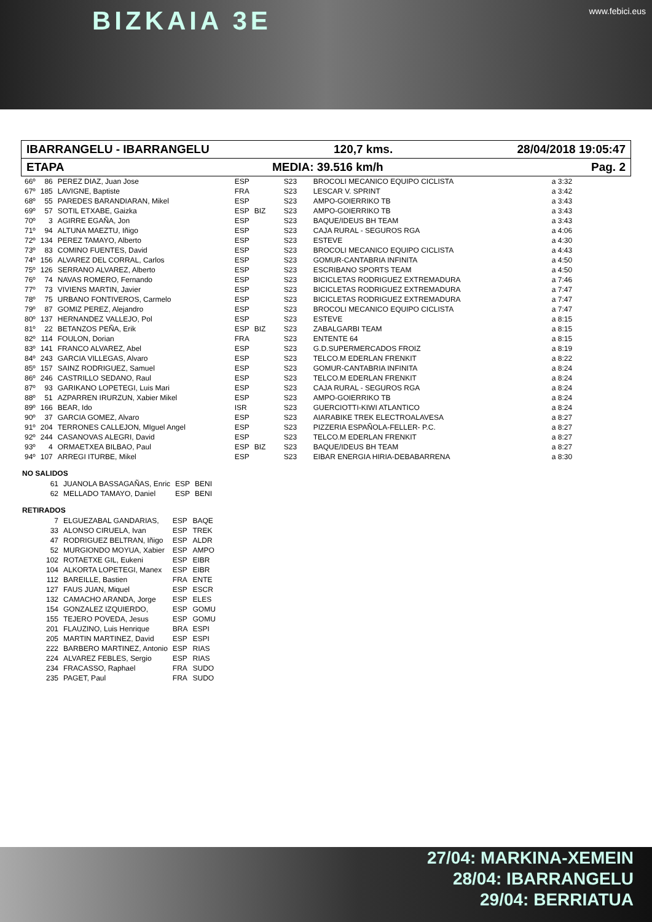BIZKAIA 3E www.febici.eus
IBARRANGELU - IBARRANGELU 120,7 kms. 28/04/2018 19:05:47
ETAPA MEDIA: 39.516 km/h Pag. 2
| 66º | 86 | PEREZ DIAZ, Juan Jose | ESP | | S23 | BROCOLI MECANICO EQUIPO CICLISTA | a 3:32 |
| 67º | 185 | LAVIGNE, Baptiste | FRA | | S23 | LESCAR V. SPRINT | a 3:42 |
| 68º | 55 | PAREDES BARANDIARAN, Mikel | ESP | | S23 | AMPO-GOIERRIKO TB | a 3:43 |
| 69º | 57 | SOTIL ETXABE, Gaizka | ESP | BIZ | S23 | AMPO-GOIERRIKO TB | a 3:43 |
| 70º | 3 | AGIRRE EGAÑA, Jon | ESP | | S23 | BAQUE/IDEUS BH TEAM | a 3:43 |
| 71º | 94 | ALTUNA MAEZTU, Iñigo | ESP | | S23 | CAJA RURAL - SEGUROS RGA | a 4:06 |
| 72º | 134 | PEREZ TAMAYO, Alberto | ESP | | S23 | ESTEVE | a 4:30 |
| 73º | 83 | COMINO FUENTES, David | ESP | | S23 | BROCOLI MECANICO EQUIPO CICLISTA | a 4:43 |
| 74º | 156 | ALVAREZ DEL CORRAL, Carlos | ESP | | S23 | GOMUR-CANTABRIA INFINITA | a 4:50 |
| 75º | 126 | SERRANO ALVAREZ, Alberto | ESP | | S23 | ESCRIBANO SPORTS TEAM | a 4:50 |
| 76º | 74 | NAVAS ROMERO, Fernando | ESP | | S23 | BICICLETAS RODRIGUEZ EXTREMADURA | a 7:46 |
| 77º | 73 | VIVIENS MARTIN, Javier | ESP | | S23 | BICICLETAS RODRIGUEZ EXTREMADURA | a 7:47 |
| 78º | 75 | URBANO FONTIVEROS, Carmelo | ESP | | S23 | BICICLETAS RODRIGUEZ EXTREMADURA | a 7:47 |
| 79º | 87 | GOMIZ PEREZ, Alejandro | ESP | | S23 | BROCOLI MECANICO EQUIPO CICLISTA | a 7:47 |
| 80º | 137 | HERNANDEZ VALLEJO, Pol | ESP | | S23 | ESTEVE | a 8:15 |
| 81º | 22 | BETANZOS PEÑA, Erik | ESP | BIZ | S23 | ZABALGARBI TEAM | a 8:15 |
| 82º | 114 | FOULON, Dorian | FRA | | S23 | ENTENTE 64 | a 8:15 |
| 83º | 141 | FRANCO ALVAREZ, Abel | ESP | | S23 | G.D.SUPERMERCADOS FROIZ | a 8:19 |
| 84º | 243 | GARCIA VILLEGAS, Alvaro | ESP | | S23 | TELCO.M EDERLAN FRENKIT | a 8:22 |
| 85º | 157 | SAINZ RODRIGUEZ, Samuel | ESP | | S23 | GOMUR-CANTABRIA INFINITA | a 8:24 |
| 86º | 246 | CASTRILLO SEDANO, Raul | ESP | | S23 | TELCO.M EDERLAN FRENKIT | a 8:24 |
| 87º | 93 | GARIKANO LOPETEGI, Luis Mari | ESP | | S23 | CAJA RURAL - SEGUROS RGA | a 8:24 |
| 88º | 51 | AZPARREN IRURZUN, Xabier Mikel | ESP | | S23 | AMPO-GOIERRIKO TB | a 8:24 |
| 89º | 166 | BEAR, Ido | ISR | | S23 | GUERCIOTTI-KIWI ATLANTICO | a 8:24 |
| 90º | 37 | GARCIA GOMEZ, Alvaro | ESP | | S23 | AIARABIKE TREK ELECTROALAVESA | a 8:27 |
| 91º | 204 | TERRONES CALLEJON, MIguel Angel | ESP | | S23 | PIZZERIA ESPAÑOLA-FELLER- P.C. | a 8:27 |
| 92º | 244 | CASANOVAS ALEGRI, David | ESP | | S23 | TELCO.M EDERLAN FRENKIT | a 8:27 |
| 93º | 4 | ORMAETXEA BILBAO, Paul | ESP | BIZ | S23 | BAQUE/IDEUS BH TEAM | a 8:27 |
| 94º | 107 | ARREGI ITURBE, Mikel | ESP | | S23 | EIBAR ENERGIA HIRIA-DEBABARRENA | a 8:30 |
NO SALIDOS
| 61 | JUANOLA BASSAGAÑAS, Enric | ESP | BENI |
| 62 | MELLADO TAMAYO, Daniel | ESP | BENI |
RETIRADOS
| 7 | ELGUEZABAL GANDARIAS, | ESP | BAQE |
| 33 | ALONSO CIRUELA, Ivan | ESP | TREK |
| 47 | RODRIGUEZ BELTRAN, Iñigo | ESP | ALDR |
| 52 | MURGIONDO MOYUA, Xabier | ESP | AMPO |
| 102 | ROTAETXE GIL, Eukeni | ESP | EIBR |
| 104 | ALKORTA LOPETEGI, Manex | ESP | EIBR |
| 112 | BAREILLE, Bastien | FRA | ENTE |
| 127 | FAUS JUAN, Miquel | ESP | ESCR |
| 132 | CAMACHO ARANDA, Jorge | ESP | ELES |
| 154 | GONZALEZ IZQUIERDO, | ESP | GOMU |
| 155 | TEJERO POVEDA, Jesus | ESP | GOMU |
| 201 | FLAUZINO, Luis Henrique | BRA | ESPI |
| 205 | MARTIN MARTINEZ, David | ESP | ESPI |
| 222 | BARBERO MARTINEZ, Antonio | ESP | RIAS |
| 224 | ALVAREZ FEBLES, Sergio | ESP | RIAS |
| 234 | FRACASSO, Raphael | FRA | SUDO |
| 235 | PAGET, Paul | FRA | SUDO |
27/04: MARKINA-XEMEIN
28/04: IBARRANGELU
29/04: BERRIATUA